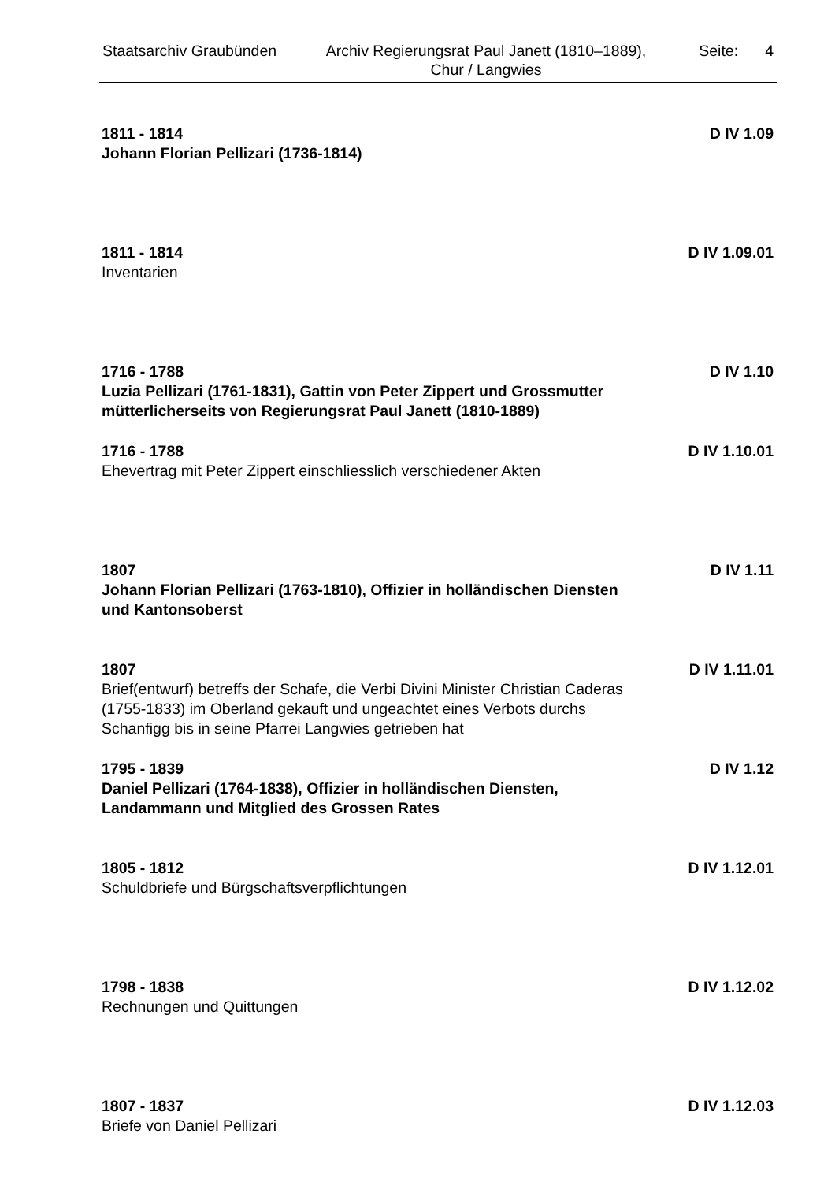Staatsarchiv Graubünden
Archiv Regierungsrat Paul Janett (1810–1889), Chur / Langwies
Seite: 4
1811 - 1814 D IV 1.09
Johann Florian Pellizari (1736-1814)
1811 - 1814 D IV 1.09.01
Inventarien
1716 - 1788 D IV 1.10
Luzia Pellizari (1761-1831), Gattin von Peter Zippert und Grossmutter mütterlicherseits von Regierungsrat Paul Janett (1810-1889)
1716 - 1788 D IV 1.10.01
Ehevertrag mit Peter Zippert einschliesslich verschiedener Akten
1807 D IV 1.11
Johann Florian Pellizari (1763-1810), Offizier in holländischen Diensten und Kantonsoberst
1807 D IV 1.11.01
Brief(entwurf) betreffs der Schafe, die Verbi Divini Minister Christian Caderas (1755-1833) im Oberland gekauft und ungeachtet eines Verbots durchs Schanfigg bis in seine Pfarrei Langwies getrieben hat
1795 - 1839 D IV 1.12
Daniel Pellizari (1764-1838), Offizier in holländischen Diensten, Landammann und Mitglied des Grossen Rates
1805 - 1812 D IV 1.12.01
Schuldbriefe und Bürgschaftsverpflichtungen
1798 - 1838 D IV 1.12.02
Rechnungen und Quittungen
1807 - 1837 D IV 1.12.03
Briefe von Daniel Pellizari